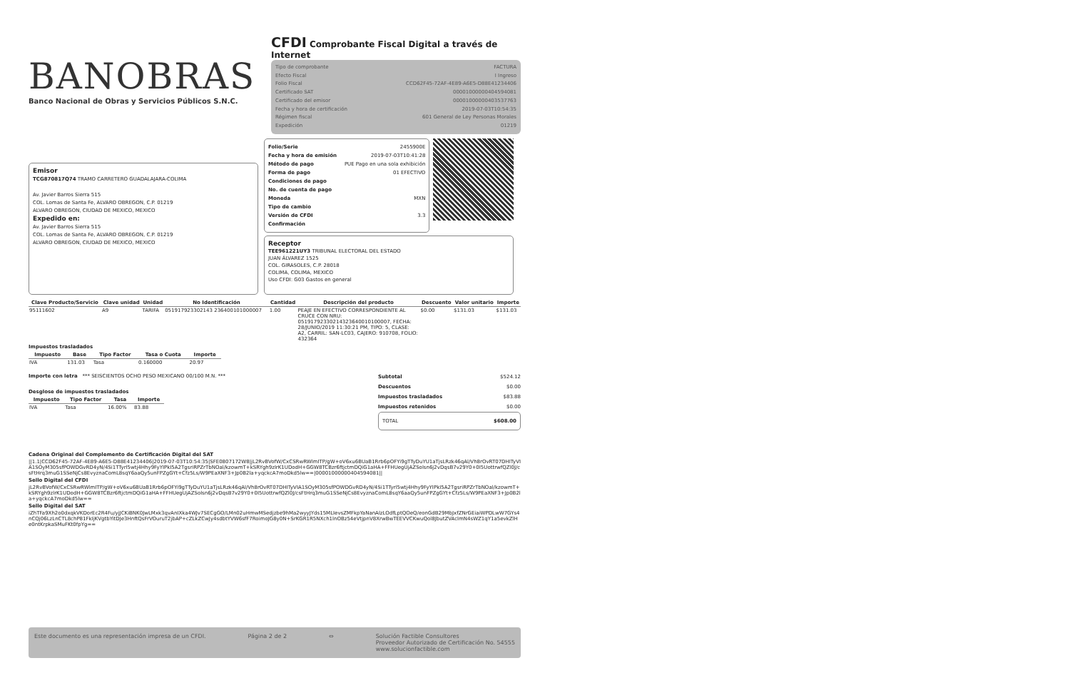BANOBRAS
Banco Nacional de Obras y Servicios Públicos S.N.C.
CFDI Comprobante Fiscal Digital a través de Internet
Tipo de comprobante FACTURA
Efecto Fiscal I Ingreso
Folio Fiscal CCD62F45-72AF-4E89-A6E5-D88E41234406
Certificado SAT 00001000000404594081
Certificado del emisor 00001000000403537763
Fecha y hora de certificación 2019-07-03T10:54:35
Régimen fiscal 601 General de Ley Personas Morales
Expedición 01219
Emisor
TCG870817Q74 TRAMO CARRETERO GUADALAJARA-COLIMA
Av. Javier Barros Sierra 515
COL. Lomas de Santa Fe, ALVARO OBREGON, C.P. 01219
ALVARO OBREGON, CIUDAD DE MEXICO, MEXICO
Expedido en:
Av. Javier Barros Sierra 515
COL. Lomas de Santa Fe, ALVARO OBREGON, C.P. 01219
ALVARO OBREGON, CIUDAD DE MEXICO, MEXICO
Folio/Serie 2455900E
Fecha y hora de emisión 2019-07-03T10:41:28
Método de pago PUE Pago en una sola exhibición
Forma de pago 01 EFECTIVO
Condiciones de pago
No. de cuenta de pago
Moneda MXN
Tipo de cambio
Versión de CFDI 3.3
Confirmación
Receptor
TEE961221UY3 TRIBUNAL ELECTORAL DEL ESTADO
JUAN ÁLVAREZ 1525
COL. GIRASOLES, C.P. 28018
COLIMA, COLIMA, MEXICO
Uso CFDI: G03 Gastos en general
| Clave Producto/Servicio | Clave unidad | Unidad | No Identificación | Cantidad | Descripción del producto | Descuento | Valor unitario | Importe |
| --- | --- | --- | --- | --- | --- | --- | --- | --- |
| 95111602 | A9 | TARIFA | 051917923302143 236400101000007 | 1.00 | PEAJE EN EFECTIVO CORRESPONDIENTE AL CRUCE CON NRU: 05191792330214323640010100007, FECHA: 28/JUNIO/2019 11:30:21 PM, TIPO: 5, CLASE: A2, CARRIL: SAN-LC03, CAJERO: 910708, FOLIO: 432364 | $0.00 | $131.03 | $131.03 |
Impuestos trasladados
| Impuesto | Base | Tipo Factor | Tasa o Cuota | Importe |
| --- | --- | --- | --- | --- |
| IVA | 131.03 | Tasa | 0.160000 | 20.97 |
Importe con letra *** SEISCIENTOS OCHO PESO MEXICANO 00/100 M.N. ***
Desglose de impuestos trasladados
| Impuesto | Tipo Factor | Tasa | Importe |
| --- | --- | --- | --- |
| IVA | Tasa | 16.00% | 83.88 |
Subtotal $524.12
Descuentos $0.00
Impuestos trasladados $83.88
Impuestos retenidos $0.00
TOTAL $608.00
Cadena Original del Complemento de Certificación Digital del SAT
||1.1|CCD62F45-72AF-4E89-A6E5-D88E41234406|2019-07-03T10:54:35|SFE0807172W8|jL2RvBVofW/CxCSRwRWlmITP/gW+oV6xu6BUaB1Rrb6pOFYi9gTTyDuYU1aTjsLRzk46qAl/Vh8rOvRT07DHITyVIA1SOyM305sfPOWDGvRD4yN/4Si1TTyrl5wtj4Hhy9FyYIPkI5A2TgsriRPZrTbNOal/kzowmT+kSRYgh9zlrK1UDodH+GGW8TCBzr6ftjctmDQiG1aHA+FFHUegUjAZSolsn6j2vDqsB7v29Y0+0I5UottrwfQZl0J/csFtHrq3muG1SSeNjCs8EvyznaComL8sqY6aaQy5unFPZgGYt+Cfz5Ls/W9PEaXNF3+Jp0B2la+yqckcA7moDkd5lw==|00001000000404594081||
Sello Digital del CFDI
jL2RvBVofW/CxCSRwRWlmITP/gW+oV6xu6BUaB1Rrb6pOFYi9gTTyDuYU1aTjsLRzk46qAl/Vh8rOvRT07DHITyVIA1SOyM305sfPOWDGvRD4yN/4Si1TTyrl5wtj4Hhy9FyYIPkI5A2TgsriRPZrTbNOal/kzowmT+kSRYgh9zlrK1UDodH+GGW8TCBzr6ftjctmDQiG1aHA+FFHUegUjAZSolsn6j2vDqsB7v29Y0+0I5UottrwfQZl0J/csFtHrq3muG1SSeNjCs8EvyznaComL8sqY6aaQy5unFPZgGYt+Cfz5Ls/W9PEaXNF3+Jp0B2la+yqckcA7moDkd5lw==
Sello Digital del SAT
iZhTFa9Xh2o0dxqkVKDorEc2R4Fu/yjJCKiBNK0JwLMxk3qvAnIXka4WJv7SECgGO/LMn02uHmwMSedjzbe9hMa2wyyJYds15MLIevsZMFkpYaNanAlzLOdfLptQOeQ/eonGdB29MbJxfZNrGEiaiWPDLwW7GYs4nCQj06LzLnCTL8chP81FkIjKVgtbYitDJe3HnftQsFrVOuruT2jbAP+cZLkZCwJy4sdbtYVW6sfF7RoimoJG8y0N+SrKGR1R5NXch1lnOBz54eVtjpnV8XrwBwTEEVVCKwuQol8JbutZVAclmN4sWZ1qY1a5evkZlHe0ntKrpkaSMuFKt0fpYg==
Este documento es una representación impresa de un CFDI. Página 2 de 2 ⇔ Solución Factible Consultores
Proveedor Autorizado de Certificación No. 54555
www.solucionfactible.com